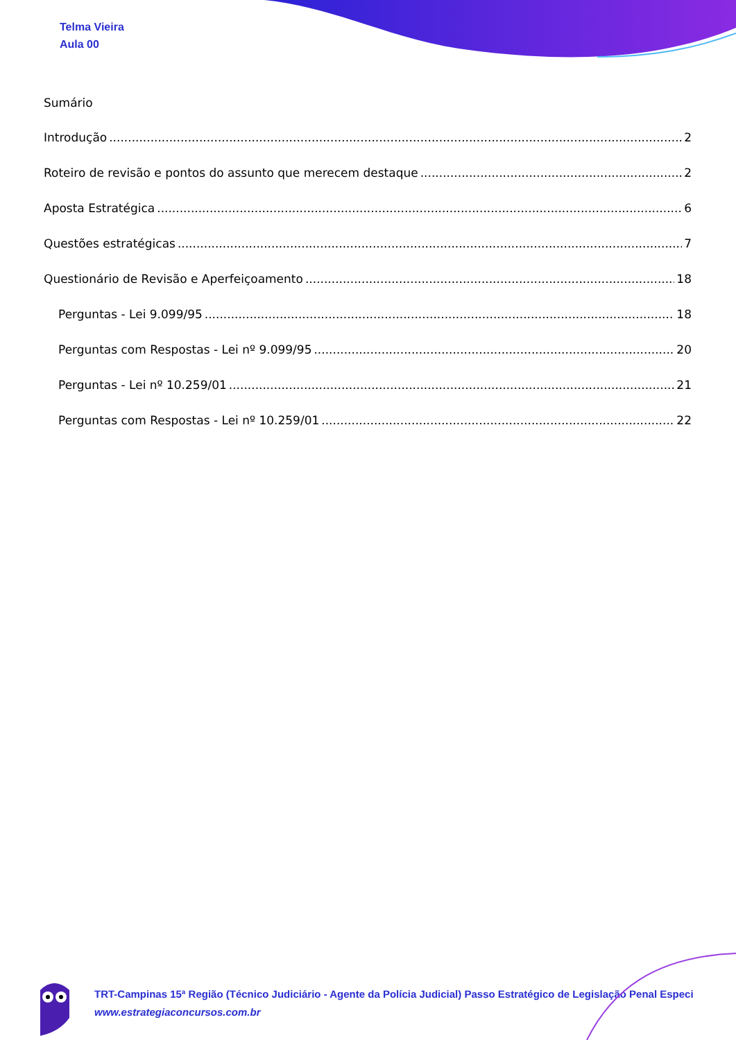Telma Vieira
Aula 00
Sumário
Introdução 2
Roteiro de revisão e pontos do assunto que merecem destaque 2
Aposta Estratégica 6
Questões estratégicas 7
Questionário de Revisão e Aperfeiçoamento 18
Perguntas - Lei 9.099/95 18
Perguntas com Respostas - Lei nº 9.099/95 20
Perguntas - Lei nº 10.259/01 21
Perguntas com Respostas - Lei nº 10.259/01 22
TRT-Campinas 15ª Região (Técnico Judiciário - Agente da Polícia Judicial) Passo Estratégico de Legislação Penal Especi
www.estrategiaconcursos.com.br